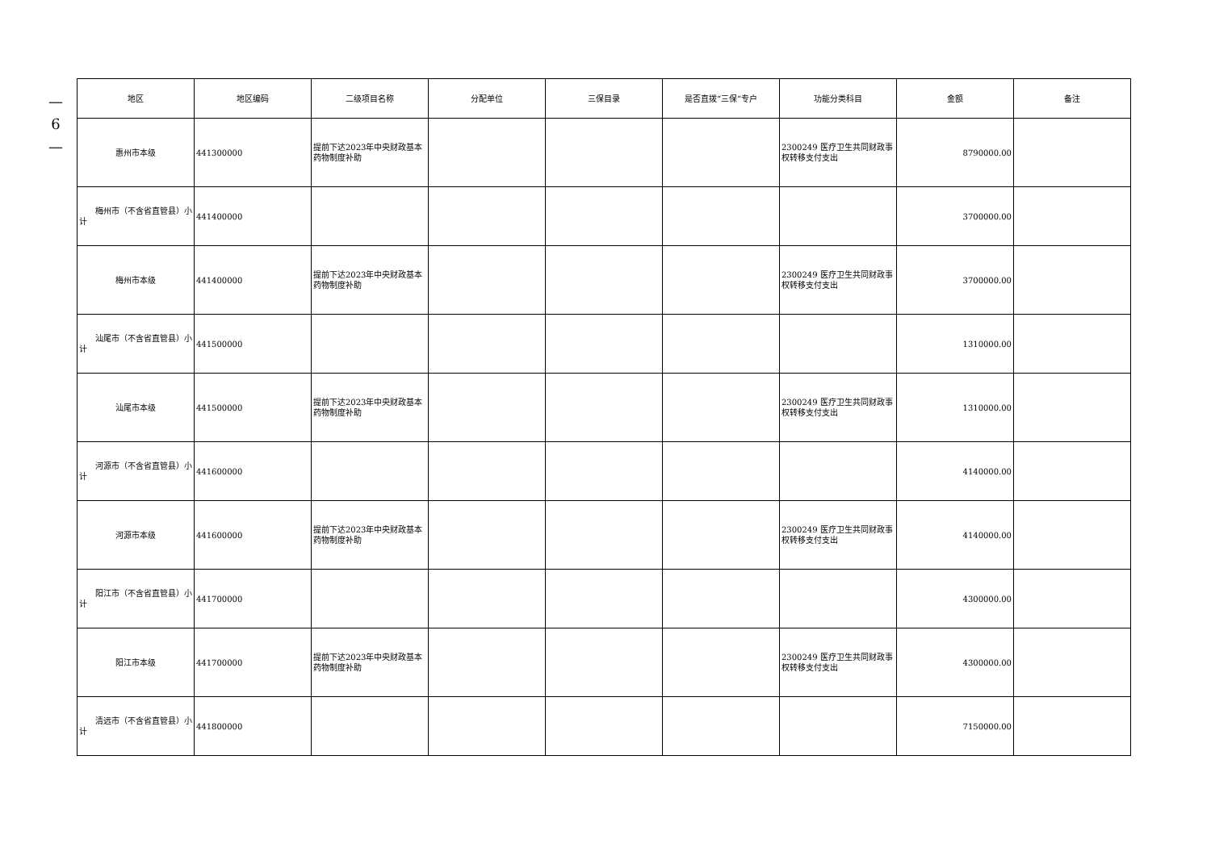—
6
—
| 地区 | 地区编码 | 二级项目名称 | 分配单位 | 三保目录 | 是否直拨“三保”专户 | 功能分类科目 | 金额 | 备注 |
| --- | --- | --- | --- | --- | --- | --- | --- | --- |
| 惠州市本级 | 441300000 | 提前下达2023年中央财政基本药物制度补助 | | | | 2300249 医疗卫生共同财政事权转移支付支出 | 8790000.00 | |
| 梅州市（不含省直管县）小计 | 441400000 | | | | | | 3700000.00 | |
| 梅州市本级 | 441400000 | 提前下达2023年中央财政基本药物制度补助 | | | | 2300249 医疗卫生共同财政事权转移支付支出 | 3700000.00 | |
| 汕尾市（不含省直管县）小计 | 441500000 | | | | | | 1310000.00 | |
| 汕尾市本级 | 441500000 | 提前下达2023年中央财政基本药物制度补助 | | | | 2300249 医疗卫生共同财政事权转移支付支出 | 1310000.00 | |
| 河源市（不含省直管县）小计 | 441600000 | | | | | | 4140000.00 | |
| 河源市本级 | 441600000 | 提前下达2023年中央财政基本药物制度补助 | | | | 2300249 医疗卫生共同财政事权转移支付支出 | 4140000.00 | |
| 阳江市（不含省直管县）小计 | 441700000 | | | | | | 4300000.00 | |
| 阳江市本级 | 441700000 | 提前下达2023年中央财政基本药物制度补助 | | | | 2300249 医疗卫生共同财政事权转移支付支出 | 4300000.00 | |
| 清远市（不含省直管县）小计 | 441800000 | | | | | | 7150000.00 | |